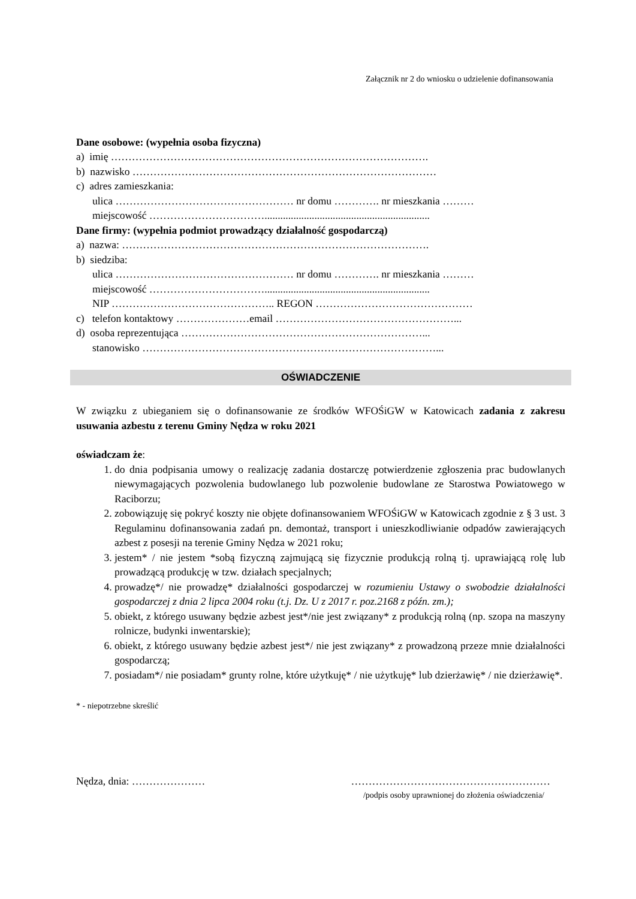Załącznik nr 2 do wniosku o udzielenie dofinansowania
Dane osobowe: (wypełnia osoba fizyczna)
a) imię ……………………………………………………………………………….
b) nazwisko ……………………………………………………………………………
c) adres zamieszkania:
ulica …………………………………………… nr domu …………. nr mieszkania ………
miejscowość ……………………………...............................................................
Dane firmy: (wypełnia podmiot prowadzący działalność gospodarczą)
a) nazwa: …………………………………………………………………………….
b) siedziba:
ulica …………………………………………… nr domu …………. nr mieszkania ………
miejscowość ……………………………...............................................................
NIP ……………………………………….. REGON ………………………………………
c) telefon kontaktowy …………………email ……………………………………………...
d) osoba reprezentująca ……………………………………………………………...
stanowisko …………………………………………………………………………...
OŚWIADCZENIE
W związku z ubieganiem się o dofinansowanie ze środków WFOŚiGW w Katowicach zadania z zakresu usuwania azbestu z terenu Gminy Nędza w roku 2021
oświadczam że:
1. do dnia podpisania umowy o realizację zadania dostarczę potwierdzenie zgłoszenia prac budowlanych niewymagających pozwolenia budowlanego lub pozwolenie budowlane ze Starostwa Powiatowego w Raciborzu;
2. zobowiązuję się pokryć koszty nie objęte dofinansowaniem WFOŚiGW w Katowicach zgodnie z § 3 ust. 3 Regulaminu dofinansowania zadań pn. demontaż, transport i unieszkodliwianie odpadów zawierających azbest z posesji na terenie Gminy Nędza w 2021 roku;
3. jestem* / nie jestem *sobą fizyczną zajmującą się fizycznie produkcją rolną tj. uprawiającą rolę lub prowadzącą produkcję w tzw. działach specjalnych;
4. prowadzę*/ nie prowadzę* działalności gospodarczej w rozumieniu Ustawy o swobodzie działalności gospodarczej z dnia 2 lipca 2004 roku (t.j. Dz. U z 2017 r. poz.2168 z późn. zm.);
5. obiekt, z którego usuwany będzie azbest jest*/nie jest związany* z produkcją rolną (np. szopa na maszyny rolnicze, budynki inwentarskie);
6. obiekt, z którego usuwany będzie azbest jest*/ nie jest związany* z prowadzoną przeze mnie działalności gospodarczą;
7. posiadam*/ nie posiadam* grunty rolne, które użytkuję* / nie użytkuję* lub dzierżawię* / nie dzierżawię*.
* - niepotrzebne skreślić
Nędza, dnia: ………………… …………………………………………………
/podpis osoby uprawnionej do złożenia oświadczenia/